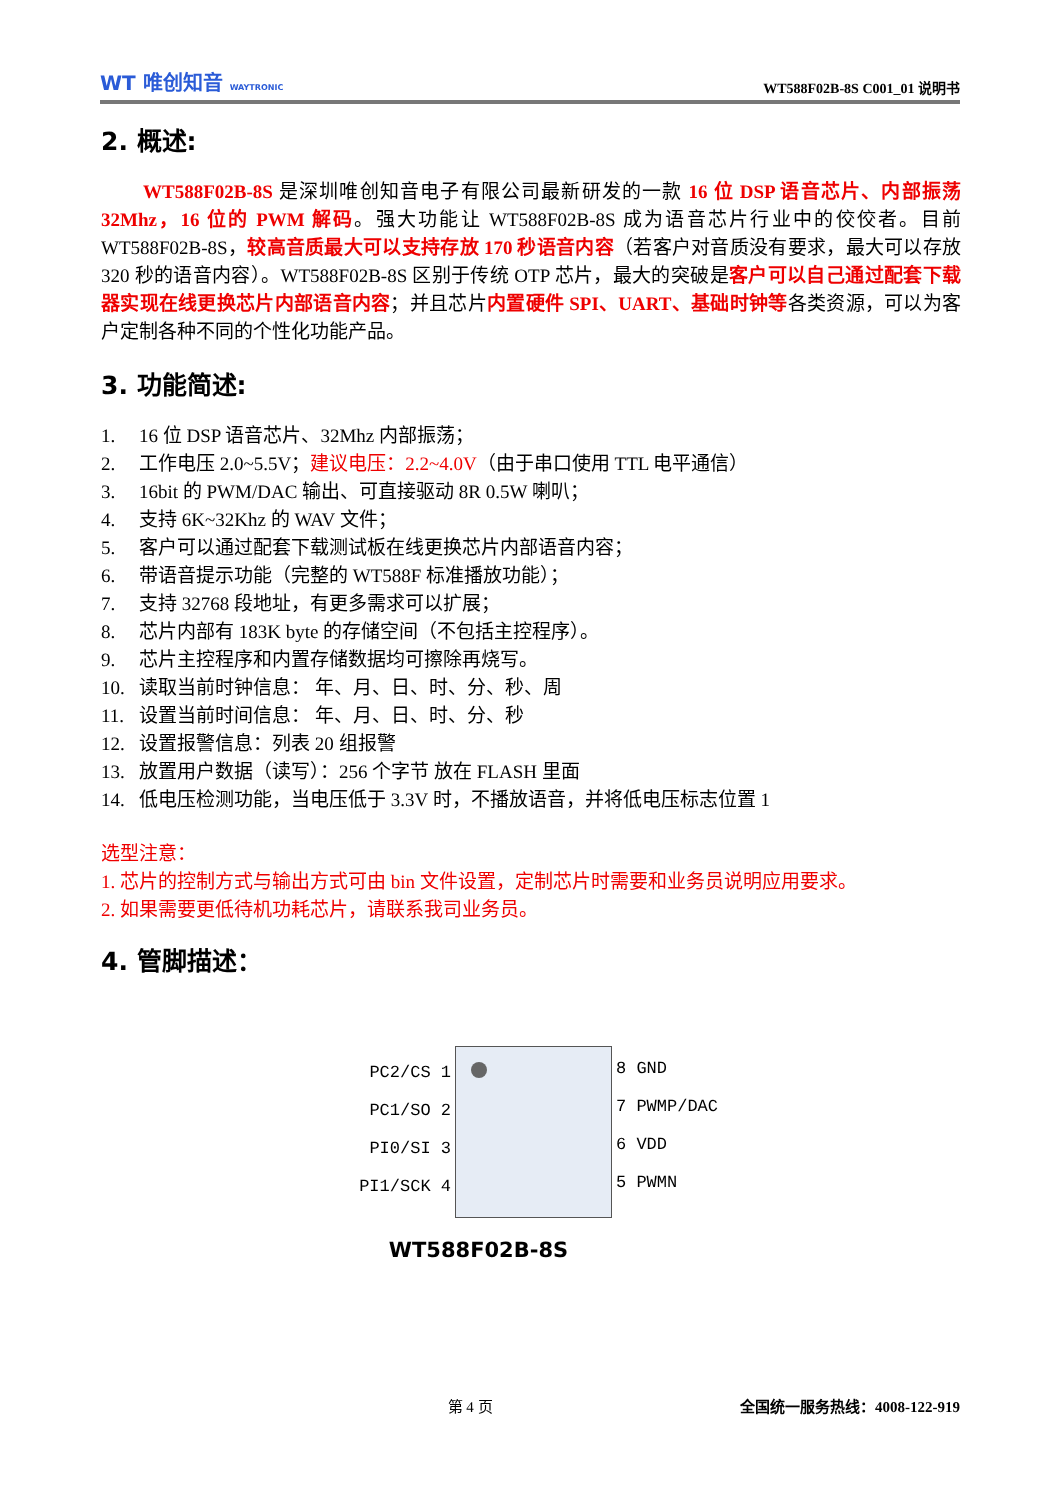WT 唯创知音 WAYTRONIC
WT588F02B-8S C001_01 说明书
2. 概述:
WT588F02B-8S 是深圳唯创知音电子有限公司最新研发的一款 16 位 DSP 语音芯片、内部振荡 32Mhz，16 位的 PWM 解码。强大功能让 WT588F02B-8S 成为语音芯片行业中的佼佼者。目前 WT588F02B-8S，较高音质最大可以支持存放 170 秒语音内容（若客户对音质没有要求，最大可以存放 320 秒的语音内容）。WT588F02B-8S 区别于传统 OTP 芯片，最大的突破是客户可以自己通过配套下载器实现在线更换芯片内部语音内容；并且芯片内置硬件 SPI、UART、基础时钟等各类资源，可以为客户定制各种不同的个性化功能产品。
3. 功能简述:
1. 16 位 DSP 语音芯片、32Mhz 内部振荡；
2. 工作电压 2.0~5.5V；建议电压：2.2~4.0V（由于串口使用 TTL 电平通信）
3. 16bit 的 PWM/DAC 输出、可直接驱动 8R 0.5W 喇叭；
4. 支持 6K~32Khz 的 WAV 文件；
5. 客户可以通过配套下载测试板在线更换芯片内部语音内容；
6. 带语音提示功能（完整的 WT588F 标准播放功能）；
7. 支持 32768 段地址，有更多需求可以扩展；
8. 芯片内部有 183K byte 的存储空间（不包括主控程序）。
9. 芯片主控程序和内置存储数据均可擦除再烧写。
10. 读取当前时钟信息： 年、月、日、时、分、秒、周
11. 设置当前时间信息： 年、月、日、时、分、秒
12. 设置报警信息：列表 20 组报警
13. 放置用户数据（读写）：256 个字节 放在 FLASH 里面
14. 低电压检测功能，当电压低于 3.3V 时，不播放语音，并将低电压标志位置 1
选型注意：
1. 芯片的控制方式与输出方式可由 bin 文件设置，定制芯片时需要和业务员说明应用要求。
2. 如果需要更低待机功耗芯片，请联系我司业务员。
4. 管脚描述：
PC2/CS 1
PC1/SO 2
PI0/SI 3
PI1/SCK 4
8 GND
7 PWMP/DAC
6 VDD
5 PWMN
WT588F02B-8S
第 4 页 全国统一服务热线：4008-122-919